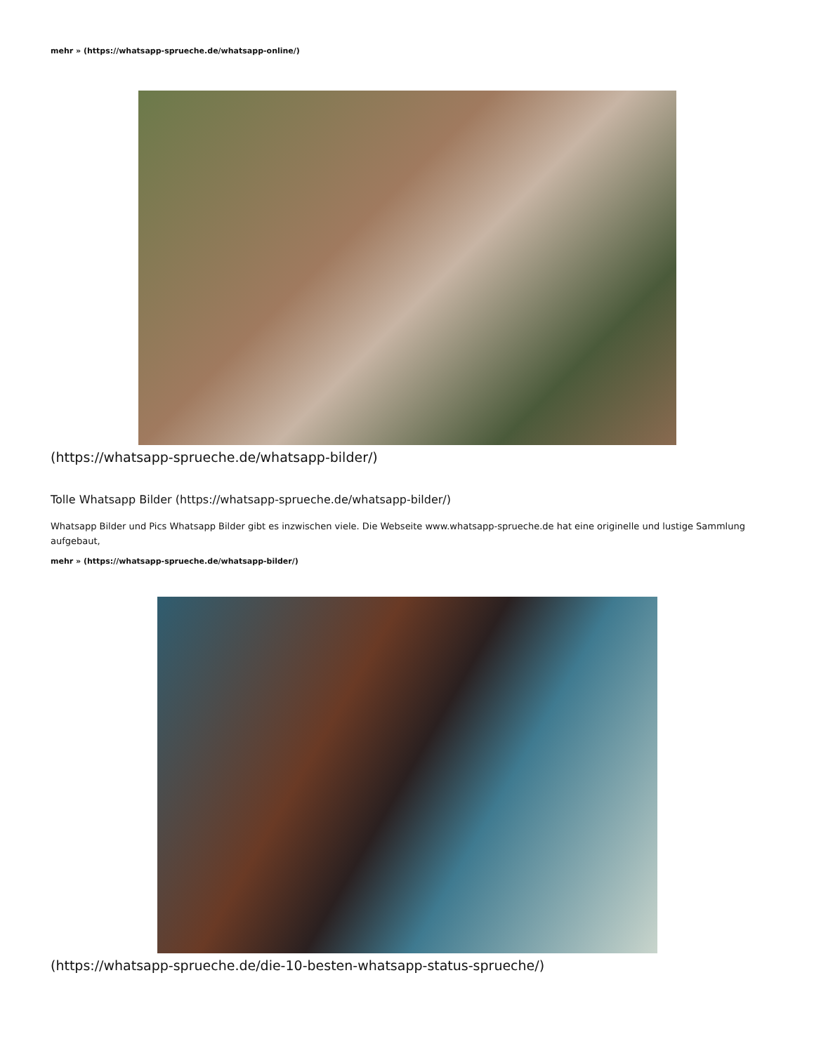mehr » (https://whatsapp-sprueche.de/whatsapp-online/)
(https://whatsapp-sprueche.de/whatsapp-bilder/)
Tolle Whatsapp Bilder (https://whatsapp-sprueche.de/whatsapp-bilder/)
Whatsapp Bilder und Pics Whatsapp Bilder gibt es inzwischen viele. Die Webseite www.whatsapp-sprueche.de hat eine originelle und lustige Sammlung aufgebaut,
mehr » (https://whatsapp-sprueche.de/whatsapp-bilder/)
(https://whatsapp-sprueche.de/die-10-besten-whatsapp-status-sprueche/)